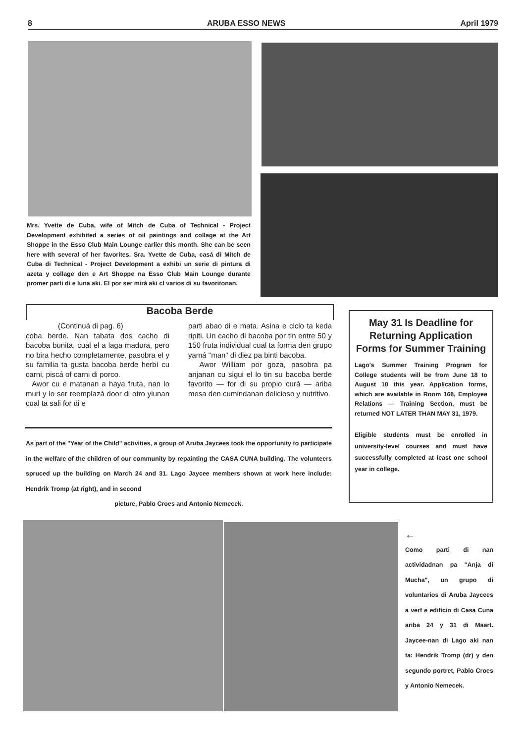8 ARUBA ESSO NEWS April 1979
Mrs. Yvette de Cuba, wife of Mitch de Cuba of Technical - Project Development exhibited a series of oil paintings and collage at the Art Shoppe in the Esso Club Main Lounge earlier this month. She can be seen here with several of her favorites. Sra. Yvette de Cuba, casá di Mitch de Cuba di Technical - Project Development a exhibi un serie di pintura di azeta y collage den e Art Shoppe na Esso Club Main Lounge durante promer parti di e luna aki. El por ser mirá aki cl varios di su favoritonan.
Bacoba Berde
(Continuá di pag. 6)
coba berde. Nan tabata dos cacho di bacoba bunita, cual el a laga madura, pero no bira hecho completamente, pasobra el y su familia ta gusta bacoba berde herbí cu carni, piscá of carni di porco.
Awor cu e matanan a haya fruta, nan lo muri y lo ser reemplazá door di otro yiunan cual ta sali for di e
parti abao di e mata. Asina e ciclo ta keda ripiti. Un cacho di bacoba por tin entre 50 y 150 fruta individual cual ta forma den grupo yamá "man" di diez pa binti bacoba.
Awor William por goza, pasobra pa anjanan cu sigui el lo tin su bacoba berde favorito — for di su propio curá — ariba mesa den cumindanan delicioso y nutritivo.
As part of the "Year of the Child" activities, a group of Aruba Jaycees took the opportunity to participate in the welfare of the children of our community by repainting the CASA CUNA building. The volunteers spruced up the building on March 24 and 31. Lago Jaycee members shown at work here include: Hendrik Tromp (at right), and in second
picture, Pablo Croes and Antonio Nemecek.
May 31 Is Deadline for Returning Application Forms for Summer Training
Lago's Summer Training Program for College students will be from June 18 to August 10 this year. Application forms, which are available in Room 168, Employee Relations — Training Section, must be returned NOT LATER THAN MAY 31, 1979.
Eligible students must be enrolled in university-level courses and must have successfully completed at least one school year in college.
←
Como parti di nan actividadnan pa "Anja di Mucha", un grupo di voluntarios di Aruba Jaycees a verf e edificio di Casa Cuna ariba 24 y 31 di Maart. Jaycee-nan di Lago aki nan ta: Hendrik Tromp (dr) y den segundo portret, Pablo Croes y Antonio Nemecek.